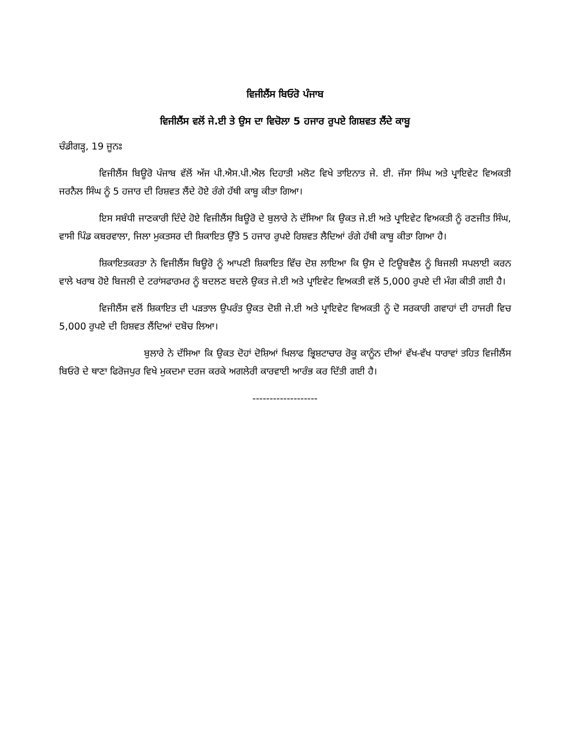ਵਿਜੀਲੈਂਸ ਬਿਓਰੋ ਪੰਜਾਬ
ਵਿਜੀਲੈਂਸ ਵਲੋਂ ਜੇ.ਈ ਤੇ ਉਸ ਦਾ ਵਿਚੋਲਾ 5 ਹਜਾਰ ਰੁਪਏ ਗਿਸ਼ਵਤ ਲੈਂਦੇ ਕਾਬੂ
ਚੰਡੀਗੜ੍ਹ, 19 ਜੂਨਃ
ਵਿਜੀਲੈਂਸ ਬਿਊਰੋ ਪੰਜਾਬ ਵੱਲੋਂ ਅੱਜ ਪੀ.ਐਸ.ਪੀ.ਐਲ ਦਿਹਾਤੀ ਮਲੋਟ ਵਿਖੇ ਤਾਇਨਾਤ ਜੇ. ਈ. ਜੱਸਾ ਸਿੰਘ ਅਤੇ ਪ੍ਰਾਇਵੇਟ ਵਿਅਕਤੀ ਜਰਨੈਲ ਸਿੰਘ ਨੂੰ 5 ਹਜਾਰ ਦੀ ਰਿਸ਼ਵਤ ਲੈਂਦੇ ਹੋਏ ਰੰਗੇ ਹੱਥੀ ਕਾਬੂ ਕੀਤਾ ਗਿਆ।
ਇਸ ਸਬੰਧੀ ਜਾਣਕਾਰੀ ਦਿੰਦੇ ਹੋਏ ਵਿਜੀਲੈਂਸ ਬਿਊਰੋ ਦੇ ਬੁਲਾਰੇ ਨੇ ਦੱਸਿਆ ਕਿ ਉਕਤ ਜੇ.ਈ ਅਤੇ ਪ੍ਰਾਇਵੇਟ ਵਿਅਕਤੀ ਨੂੰ ਰਣਜੀਤ ਸਿੰਘ, ਵਾਸੀ ਪਿੰਡ ਕਬਰਵਾਲਾ, ਜਿਲਾ ਮੁਕਤਸਰ ਦੀ ਸ਼ਿਕਾਇਤ ਉੱਤੇ 5 ਹਜਾਰ ਰੁਪਏ ਰਿਸ਼ਵਤ ਲੈਦਿਆਂ ਰੰਗੇ ਹੱਥੀ ਕਾਬੂ ਕੀਤਾ ਗਿਆ ਹੈ।
ਸ਼ਿਕਾਇਤਕਰਤਾ ਨੇ ਵਿਜੀਲੈਂਸ ਬਿਊਰੋ ਨੂੰ ਆਪਣੀ ਸ਼ਿਕਾਇਤ ਵਿੱਚ ਦੋਸ਼ ਲਾਇਆ ਕਿ ਉਸ ਦੇ ਟਿਊਬਵੈਲ ਨੂੰ ਬਿਜਲੀ ਸਪਲਾਈ ਕਰਨ ਵਾਲੇ ਖਰਾਬ ਹੋਏ ਬਿਜਲੀ ਦੇ ਟਰਾਂਸਫਾਰਮਰ ਨੂੰ ਬਦਲਣ ਬਦਲੇ ਉਕਤ ਜੇ.ਈ ਅਤੇ ਪ੍ਰਾਇਵੇਟ ਵਿਅਕਤੀ ਵਲੋਂ 5,000 ਰੁਪਏ ਦੀ ਮੰਗ ਕੀਤੀ ਗਈ ਹੈ।
ਵਿਜੀਲੈਂਸ ਵਲੋਂ ਸ਼ਿਕਾਇਤ ਦੀ ਪੜਤਾਲ ਉਪਰੰਤ ਉਕਤ ਦੋਸ਼ੀ ਜੇ.ਈ ਅਤੇ ਪ੍ਰਾਇਵੇਟ ਵਿਅਕਤੀ ਨੂੰ ਦੋ ਸਰਕਾਰੀ ਗਵਾਹਾਂ ਦੀ ਹਾਜਰੀ ਵਿਚ 5,000 ਰੁਪਏ ਦੀ ਰਿਸ਼ਵਤ ਲੈਂਦਿਆਂ ਦਬੋਚ ਲਿਆ।
ਬੁਲਾਰੇ ਨੇ ਦੱਸਿਆ ਕਿ ਉਕਤ ਦੋਹਾਂ ਦੋਸ਼ਿਆਂ ਖਿਲਾਫ ਭ੍ਰਿਸ਼ਟਾਚਾਰ ਰੋਕੂ ਕਾਨੂੰਨ ਦੀਆਂ ਵੱਖ-ਵੱਖ ਧਾਰਾਵਾਂ ਤਹਿਤ ਵਿਜੀਲੈਂਸ ਬਿਓਰੋ ਦੇ ਥਾਣਾ ਫਿਰੋਜਪੁਰ ਵਿਖੇ ਮੁਕਦਮਾ ਦਰਜ ਕਰਕੇ ਅਗਲੇਰੀ ਕਾਰਵਾਈ ਆਰੰਭ ਕਰ ਦਿੱਤੀ ਗਈ ਹੈ।
-------------------